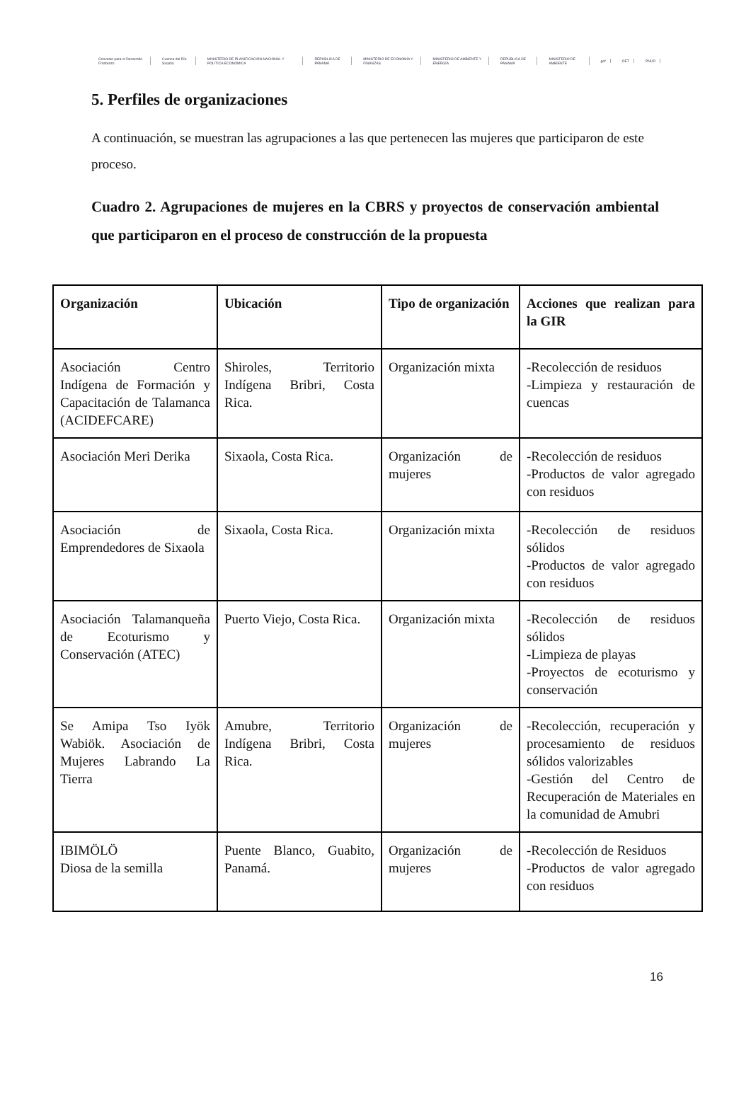Convenio para el Desarrollo Fronterizo Cuenca del Río Sixaola MINISTERIO DE PLANIFICACIÓN NACIONAL Y POLÍTICA ECONÓMICA REPÚBLICA DE PANAMÁ MINISTERIO DE ECONOMÍA Y FINANZAS MINISTERIO DE AMBIENTE Y ENERGÍA REPÚBLICA DE PANAMÁ MINISTERIO DE AMBIENTE gef OET PNUD
5. Perfiles de organizaciones
A continuación, se muestran las agrupaciones a las que pertenecen las mujeres que participaron de este proceso.
Cuadro 2. Agrupaciones de mujeres en la CBRS y proyectos de conservación ambiental que participaron en el proceso de construcción de la propuesta
| Organización | Ubicación | Tipo de organización | Acciones que realizan para la GIR |
| --- | --- | --- | --- |
| Asociación Centro Indígena de Formación y Capacitación de Talamanca (ACIDEFCARE) | Shiroles, Territorio Indígena Bribri, Costa Rica. | Organización mixta | -Recolección de residuos -Limpieza y restauración de cuencas |
| Asociación Meri Derika | Sixaola, Costa Rica. | Organización de mujeres | -Recolección de residuos -Productos de valor agregado con residuos |
| Asociación de Emprendedores de Sixaola | Sixaola, Costa Rica. | Organización mixta | -Recolección de residuos sólidos -Productos de valor agregado con residuos |
| Asociación Talamanqueña de Ecoturismo y Conservación (ATEC) | Puerto Viejo, Costa Rica. | Organización mixta | -Recolección de residuos sólidos -Limpieza de playas -Proyectos de ecoturismo y conservación |
| Se Amipa Tso Iyök Wabiök. Asociación de Mujeres Labrando La Tierra | Amubre, Territorio Indígena Bribri, Costa Rica. | Organización de mujeres | -Recolección, recuperación y procesamiento de residuos sólidos valorizables -Gestión del Centro de Recuperación de Materiales en la comunidad de Amubri |
| IBIMÖLÖ Diosa de la semilla | Puente Blanco, Guabito, Panamá. | Organización de mujeres | -Recolección de Residuos -Productos de valor agregado con residuos |
16